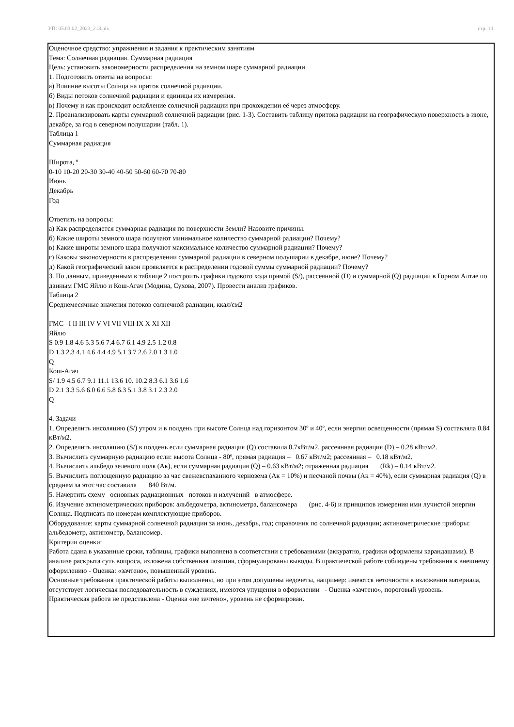УП: 05.03.02_2023_213.plx стр. 10
Оценочное средство: упражнения и задания к практическим занятиям
Тема: Солнечная радиация. Суммарная радиация
Цель: установить закономерности распределения на земном шаре суммарной радиации
1. Подготовить ответы на вопросы:
а) Влияние высоты Солнца на приток солнечной радиации.
б) Виды потоков солнечной радиации и единицы их измерения.
в) Почему и как происходит ослабление солнечной радиации при прохождении её через атмосферу.
2. Проанализировать карты суммарной солнечной радиации (рис. 1-3). Составить таблицу притока радиации на географическую поверхность в июне, декабре, за год в северном полушарии (табл. 1).
Таблица 1
Суммарная радиация
Широта, º
0-10 10-20 20-30 30-40 40-50 50-60 60-70 70-80
Июнь
Декабрь
Год
Ответить на вопросы:
а) Как распределяется суммарная радиация по поверхности Земли? Назовите причины.
б) Какие широты земного шара получают минимальное количество суммарной радиации? Почему?
в) Какие широты земного шара получают максимальное количество суммарной радиации? Почему?
г) Каковы закономерности в распределении суммарной радиации в северном полушарии в декабре, июне? Почему?
д) Какой географический закон проявляется в распределении годовой суммы суммарной радиации? Почему?
3. По данным, приведенным в таблице 2 построить графики годового хода прямой (S/), рассеянной (D) и суммарной (Q) радиации в Горном Алтае по данным ГМС Яйлю и Кош-Агач (Модина, Сухова, 2007). Провести анализ графиков.
Таблица 2
Среднемесячные значения потоков солнечной радиации, ккал/см2
ГМС I II III IV V VI VII VIII IX X XI XII
Яйлю
S 0.9 1.8 4.6 5.3 5.6 7.4 6.7 6.1 4.9 2.5 1.2 0.8
D 1.3 2.3 4.1 4.6 4.4 4.9 5.1 3.7 2.6 2.0 1.3 1.0
Q
Кош-Агач
S/ 1.9 4.5 6.7 9.1 11.1 13.6 10. 10.2 8.3 6.1 3.6 1.6
D 2.1 3.3 5.6 6.0 6.6 5.8 6.3 5.1 3.8 3.1 2.3 2.0
Q
4. Задачи
1. Определить инсоляцию (S/) утром и в полдень при высоте Солнца над горизонтом 30º и 40º, если энергия освещенности (прямая S) составляла 0.84 кВт/м2.
2. Определить инсоляцию (S/) в полдень если суммарная радиация (Q) составила 0.7кВт/м2, рассеянная радиация (D) – 0.28 кВт/м2.
3. Вычислить суммарную радиацию если: высота Солнца - 80º, прямая радиация – 0.67 кВт/м2; рассеянная – 0.18 кВт/м2.
4. Вычислить альбедо зеленого поля (Ак), если суммарная радиация (Q) – 0.63 кВт/м2; отраженная радиация (Rk) – 0.14 кВт/м2.
5. Вычислить поглощенную радиацию за час свежевспаханного чернозема (Ак = 10%) и песчаной почвы (Ак = 40%), если суммарная радиация (Q) в среднем за этот час составила 840 Вт/м.
5. Начертить схему основных радиационных потоков и излучений в атмосфере.
6. Изучение актинометрических приборов: альбедометра, актинометра, балансомера (рис. 4-6) и принципов измерения ими лучистой энергии Солнца. Подписать по номерам комплектующие приборов.
Оборудование: карты суммарной солнечной радиации за июнь, декабрь, год; справочник по солнечной радиации; актинометрические приборы: альбедометр, актинометр, балансомер.
Критерии оценки:
Работа сдана в указанные сроки, таблицы, графики выполнена в соответствии с требованиями (аккуратно, графики оформлены карандашами). В анализе раскрыта суть вопроса, изложена собственная позиция, сформулированы выводы. В практической работе соблюдены требования к внешнему оформлению - Оценка: «зачтено», повышенный уровень.
Основные требования практической работы выполнены, но при этом допущены недочеты, например: имеются неточности в изложении материала, отсутствует логическая последовательность в суждениях, имеются упущения в оформлении - Оценка «зачтено», пороговый уровень.
Практическая работа не представлена - Оценка «не зачтено», уровень не сформирован.